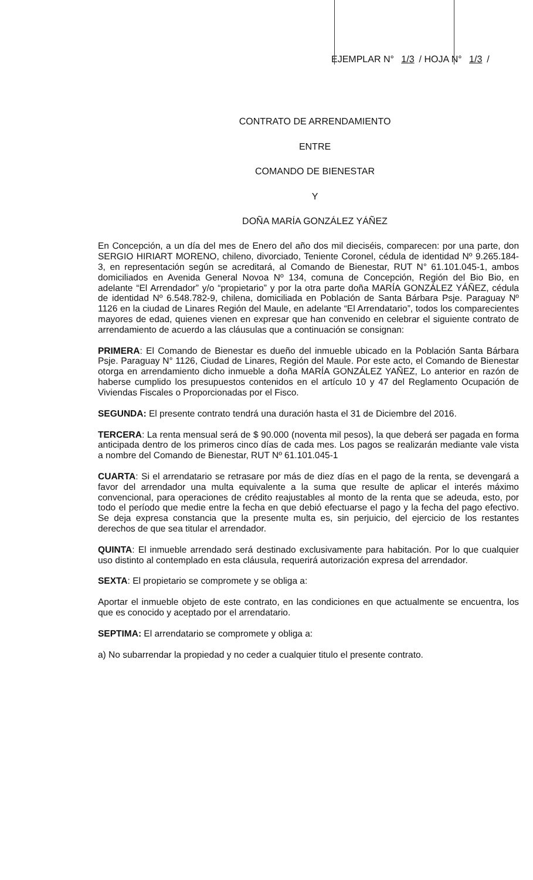EJEMPLAR N° 1/3 / HOJA N° 1/3 /
CONTRATO DE ARRENDAMIENTO
ENTRE
COMANDO DE BIENESTAR
Y
DOÑA MARÍA GONZÁLEZ YÁÑEZ
En Concepción, a un día del mes de Enero del año dos mil dieciséis, comparecen: por una parte, don SERGIO HIRIART MORENO, chileno, divorciado, Teniente Coronel, cédula de identidad Nº 9.265.184-3, en representación según se acreditará, al Comando de Bienestar, RUT N° 61.101.045-1, ambos domiciliados en Avenida General Novoa Nº 134, comuna de Concepción, Región del Bio Bio, en adelante “El Arrendador” y/o “propietario” y por la otra parte doña MARÍA GONZÁLEZ YÁÑEZ, cédula de identidad Nº 6.548.782-9, chilena, domiciliada en Población de Santa Bárbara Psje. Paraguay Nº 1126 en la ciudad de Linares Región del Maule, en adelante “El Arrendatario”, todos los comparecientes mayores de edad, quienes vienen en expresar que han convenido en celebrar el siguiente contrato de arrendamiento de acuerdo a las cláusulas que a continuación se consignan:
PRIMERA: El Comando de Bienestar es dueño del inmueble ubicado en la Población Santa Bárbara Psje. Paraguay N° 1126, Ciudad de Linares, Región del Maule. Por este acto, el Comando de Bienestar otorga en arrendamiento dicho inmueble a doña MARÍA GONZÁLEZ YAÑEZ, Lo anterior en razón de haberse cumplido los presupuestos contenidos en el artículo 10 y 47 del Reglamento Ocupación de Viviendas Fiscales o Proporcionadas por el Fisco.
SEGUNDA: El presente contrato tendrá una duración hasta el 31 de Diciembre del 2016.
TERCERA: La renta mensual será de $ 90.000 (noventa mil pesos), la que deberá ser pagada en forma anticipada dentro de los primeros cinco días de cada mes. Los pagos se realizarán mediante vale vista a nombre del Comando de Bienestar, RUT Nº 61.101.045-1
CUARTA: Si el arrendatario se retrasare por más de diez días en el pago de la renta, se devengará a favor del arrendador una multa equivalente a la suma que resulte de aplicar el interés máximo convencional, para operaciones de crédito reajustables al monto de la renta que se adeuda, esto, por todo el período que medie entre la fecha en que debió efectuarse el pago y la fecha del pago efectivo. Se deja expresa constancia que la presente multa es, sin perjuicio, del ejercicio de los restantes derechos de que sea titular el arrendador.
QUINTA: El inmueble arrendado será destinado exclusivamente para habitación. Por lo que cualquier uso distinto al contemplado en esta cláusula, requerirá autorización expresa del arrendador.
SEXTA: El propietario se compromete y se obliga a:
Aportar el inmueble objeto de este contrato, en las condiciones en que actualmente se encuentra, los que es conocido y aceptado por el arrendatario.
SEPTIMA: El arrendatario se compromete y obliga a:
a) No subarrendar la propiedad y no ceder a cualquier titulo el presente contrato.